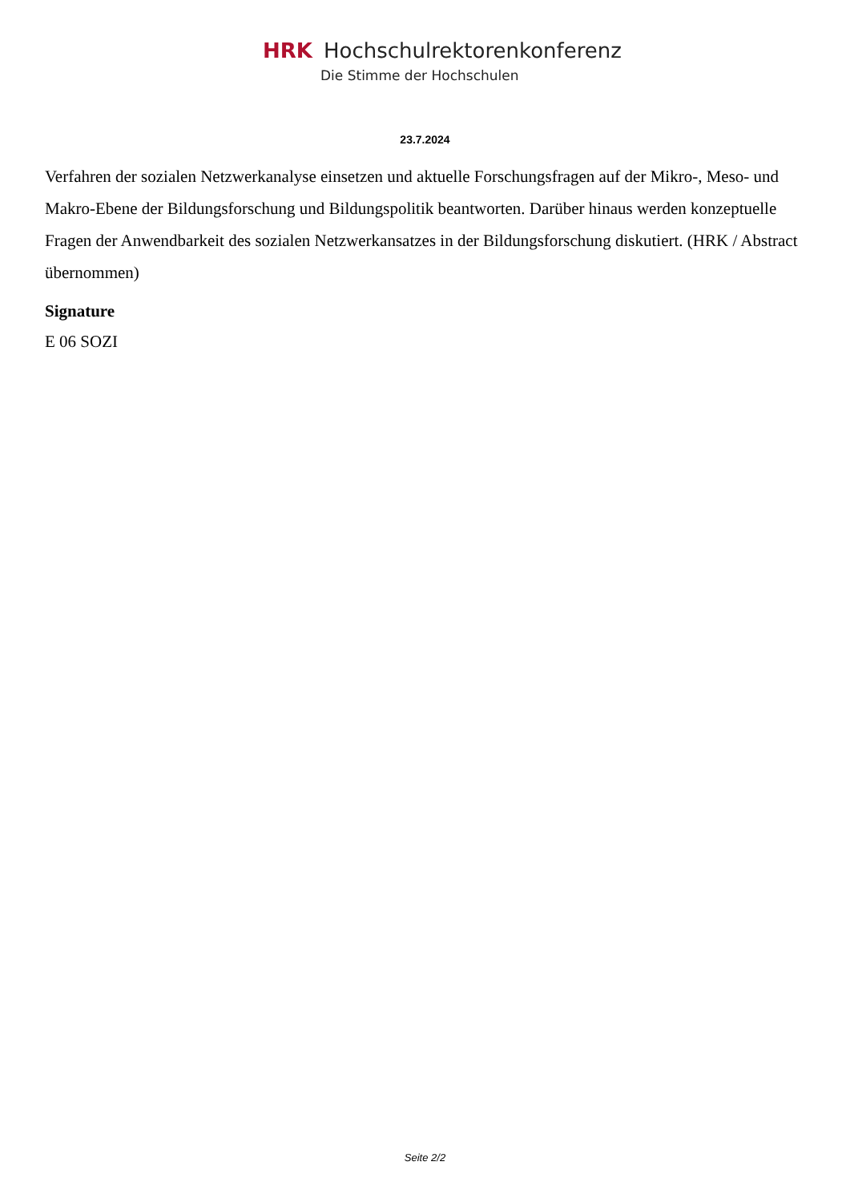HRK Hochschulrektorenkonferenz
Die Stimme der Hochschulen
23.7.2024
Verfahren der sozialen Netzwerkanalyse einsetzen und aktuelle Forschungsfragen auf der Mikro-, Meso- und Makro-Ebene der Bildungsforschung und Bildungspolitik beantworten. Darüber hinaus werden konzeptuelle Fragen der Anwendbarkeit des sozialen Netzwerkansatzes in der Bildungsforschung diskutiert. (HRK / Abstract übernommen)
Signature
E 06 SOZI
Seite 2/2